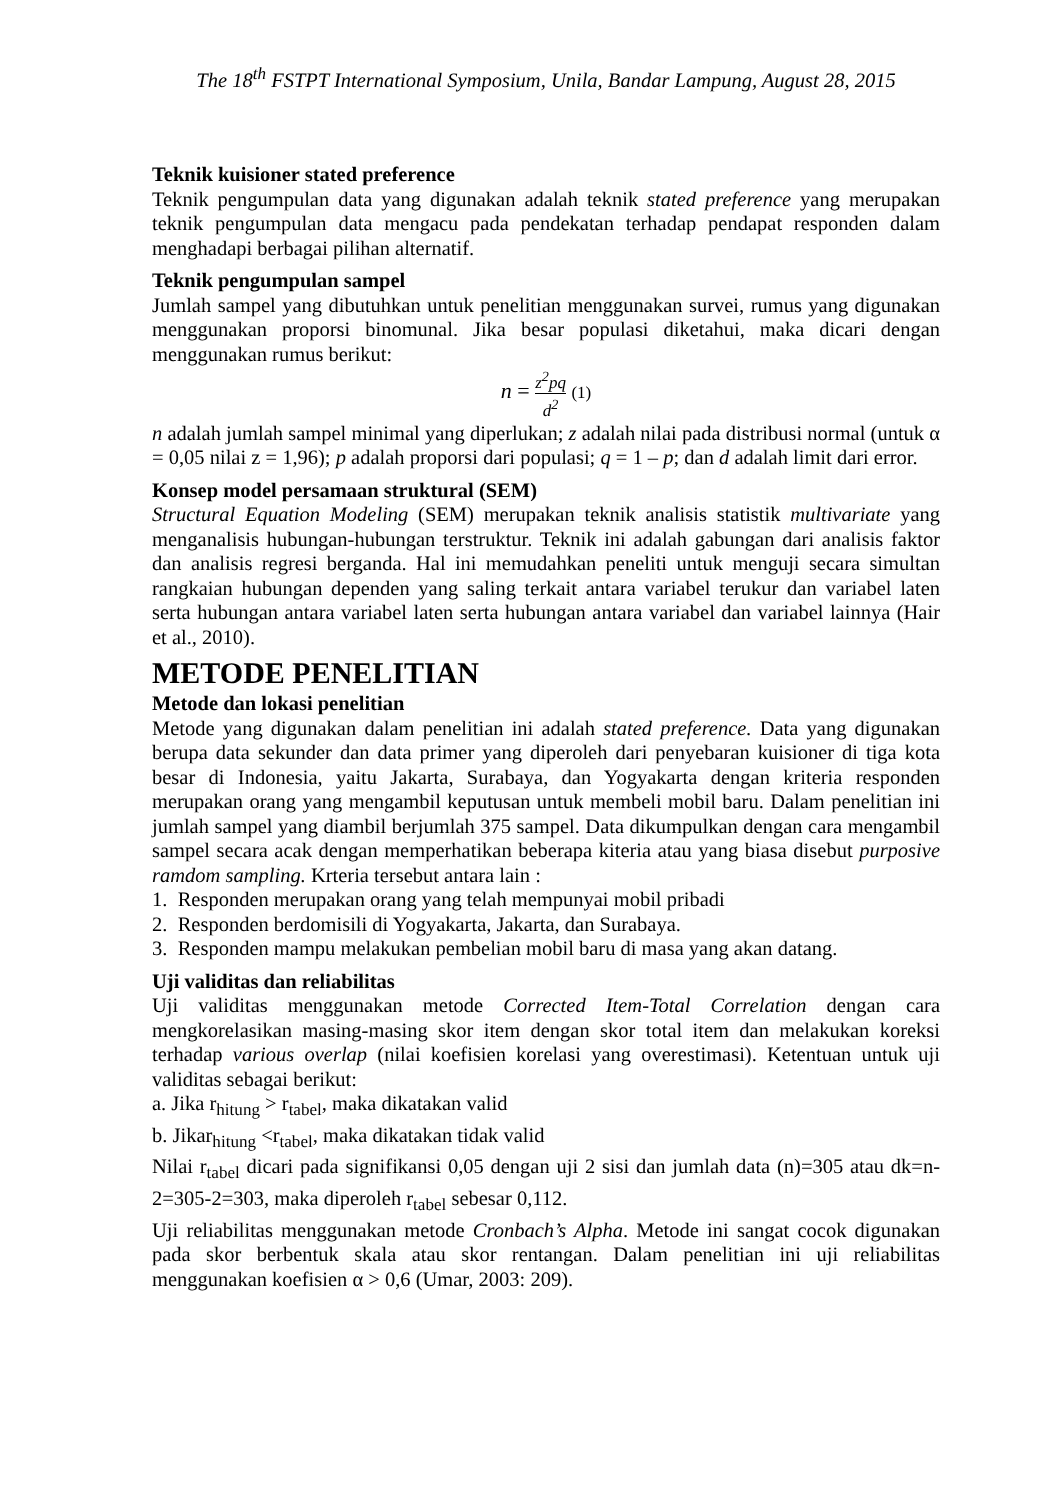The 18<sup>th</sup> FSTPT International Symposium, Unila, Bandar Lampung, August 28, 2015
Teknik kuisioner stated preference
Teknik pengumpulan data yang digunakan adalah teknik stated preference yang merupakan teknik pengumpulan data mengacu pada pendekatan terhadap pendapat responden dalam menghadapi berbagai pilihan alternatif.
Teknik pengumpulan sampel
Jumlah sampel yang dibutuhkan untuk penelitian menggunakan survei, rumus yang digunakan menggunakan proporsi binomunal. Jika besar populasi diketahui, maka dicari dengan menggunakan rumus berikut:
n = z<sup>2</sup>pq d<sup>2</sup> (1)
n adalah jumlah sampel minimal yang diperlukan; z adalah nilai pada distribusi normal (untuk α = 0,05 nilai z = 1,96); p adalah proporsi dari populasi; q = 1 – p; dan d adalah limit dari error.
Konsep model persamaan struktural (SEM)
Structural Equation Modeling (SEM) merupakan teknik analisis statistik multivariate yang menganalisis hubungan-hubungan terstruktur. Teknik ini adalah gabungan dari analisis faktor dan analisis regresi berganda. Hal ini memudahkan peneliti untuk menguji secara simultan rangkaian hubungan dependen yang saling terkait antara variabel terukur dan variabel laten serta hubungan antara variabel laten serta hubungan antara variabel dan variabel lainnya (Hair et al., 2010).
METODE PENELITIAN
Metode dan lokasi penelitian
Metode yang digunakan dalam penelitian ini adalah stated preference. Data yang digunakan berupa data sekunder dan data primer yang diperoleh dari penyebaran kuisioner di tiga kota besar di Indonesia, yaitu Jakarta, Surabaya, dan Yogyakarta dengan kriteria responden merupakan orang yang mengambil keputusan untuk membeli mobil baru. Dalam penelitian ini jumlah sampel yang diambil berjumlah 375 sampel. Data dikumpulkan dengan cara mengambil sampel secara acak dengan memperhatikan beberapa kiteria atau yang biasa disebut purposive ramdom sampling. Krteria tersebut antara lain :
1. Responden merupakan orang yang telah mempunyai mobil pribadi
2. Responden berdomisili di Yogyakarta, Jakarta, dan Surabaya.
3. Responden mampu melakukan pembelian mobil baru di masa yang akan datang.
Uji validitas dan reliabilitas
Uji validitas menggunakan metode Corrected Item-Total Correlation dengan cara mengkorelasikan masing-masing skor item dengan skor total item dan melakukan koreksi terhadap various overlap (nilai koefisien korelasi yang overestimasi). Ketentuan untuk uji validitas sebagai berikut:
a. Jika r<sub>hitung</sub> > r<sub>tabel</sub>, maka dikatakan valid
b. Jikar<sub>hitung</sub> <r<sub>tabel</sub>, maka dikatakan tidak valid
Nilai r<sub>tabel</sub> dicari pada signifikansi 0,05 dengan uji 2 sisi dan jumlah data (n)=305 atau dk=n-2=305-2=303, maka diperoleh r<sub>tabel</sub> sebesar 0,112.
Uji reliabilitas menggunakan metode Cronbach’s Alpha. Metode ini sangat cocok digunakan pada skor berbentuk skala atau skor rentangan. Dalam penelitian ini uji reliabilitas menggunakan koefisien α > 0,6 (Umar, 2003: 209).